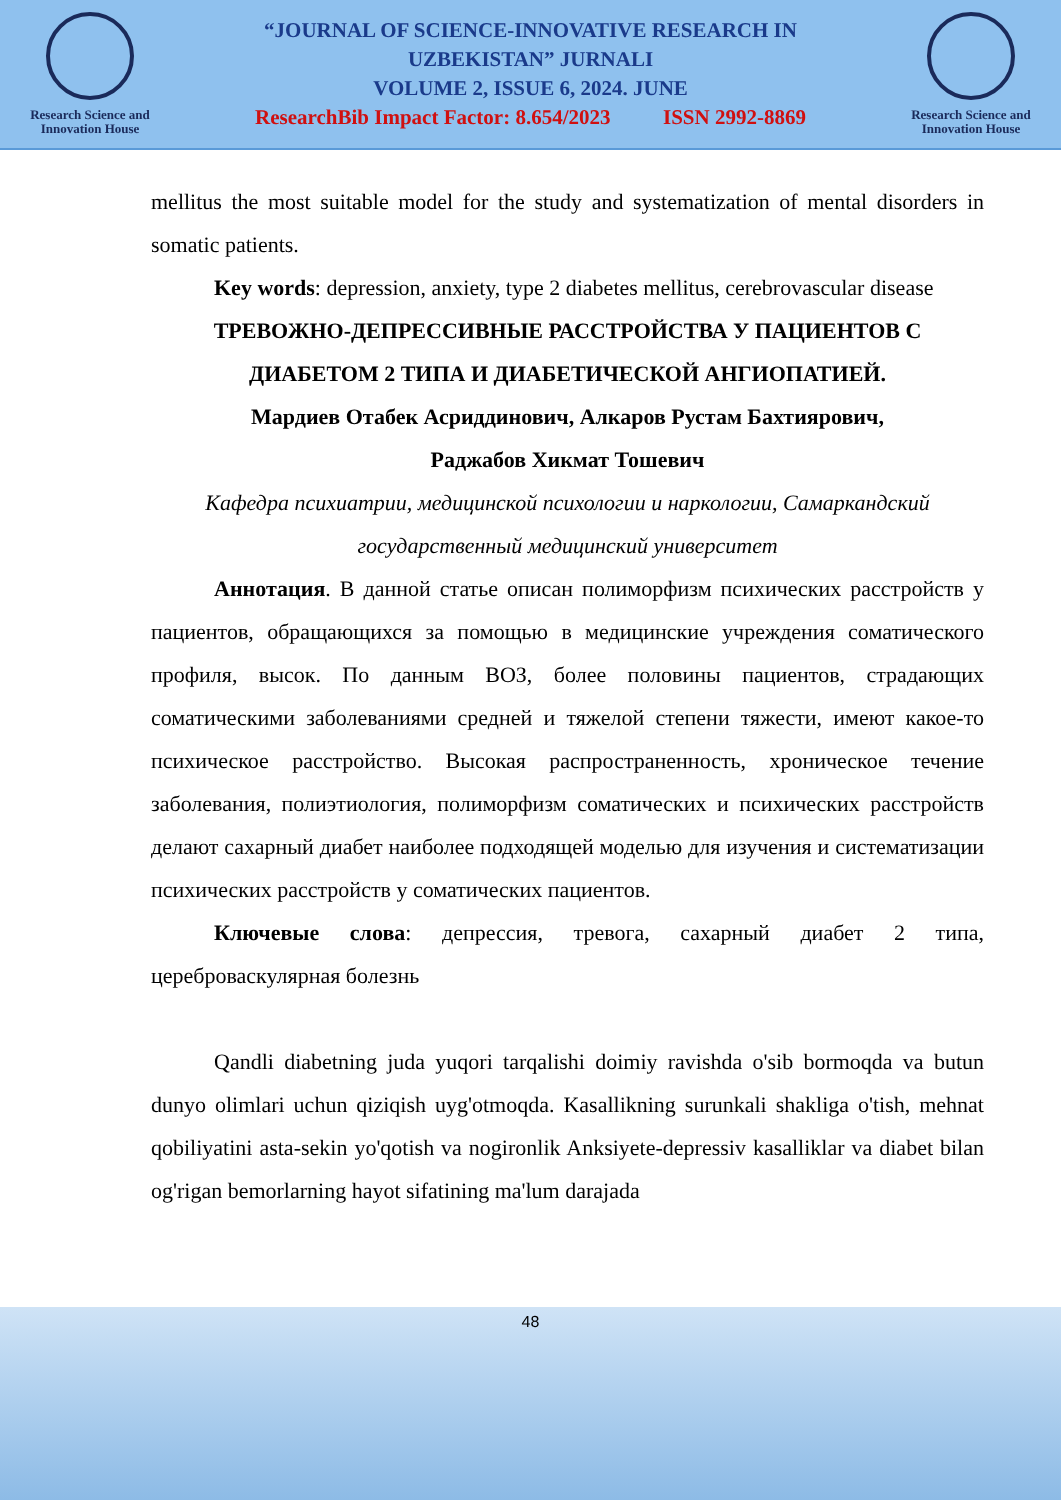Research Science and Innovation House
“JOURNAL OF SCIENCE-INNOVATIVE RESEARCH IN
UZBEKISTAN” JURNALI
VOLUME 2, ISSUE 6, 2024. JUNE
ResearchBib Impact Factor: 8.654/2023 ISSN 2992-8869
Research Science and Innovation House
mellitus the most suitable model for the study and systematization of mental disorders in somatic patients.
Key words: depression, anxiety, type 2 diabetes mellitus, cerebrovascular disease
ТРЕВОЖНО-ДЕПРЕССИВНЫЕ РАССТРОЙСТВА У ПАЦИЕНТОВ С ДИАБЕТОМ 2 ТИПА И ДИАБЕТИЧЕСКОЙ АНГИОПАТИЕЙ.
Мардиев Отабек Асриддинович, Алкаров Рустам Бахтиярович,
Раджабов Хикмат Тошевич
Кафедра психиатрии, медицинской психологии и наркологии, Самаркандский государственный медицинский университет
Аннотация. В данной статье описан полиморфизм психических расстройств у пациентов, обращающихся за помощью в медицинские учреждения соматического профиля, высок. По данным ВОЗ, более половины пациентов, страдающих соматическими заболеваниями средней и тяжелой степени тяжести, имеют какое-то психическое расстройство. Высокая распространенность, хроническое течение заболевания, полиэтиология, полиморфизм соматических и психических расстройств делают сахарный диабет наиболее подходящей моделью для изучения и систематизации психических расстройств у соматических пациентов.
Ключевые слова: депрессия, тревога, сахарный диабет 2 типа, цереброваскулярная болезнь
Qandli diabetning juda yuqori tarqalishi doimiy ravishda o'sib bormoqda va butun dunyo olimlari uchun qiziqish uyg'otmoqda. Kasallikning surunkali shakliga o'tish, mehnat qobiliyatini asta-sekin yo'qotish va nogironlik Anksiyete-depressiv kasalliklar va diabet bilan og'rigan bemorlarning hayot sifatining ma'lum darajada
48